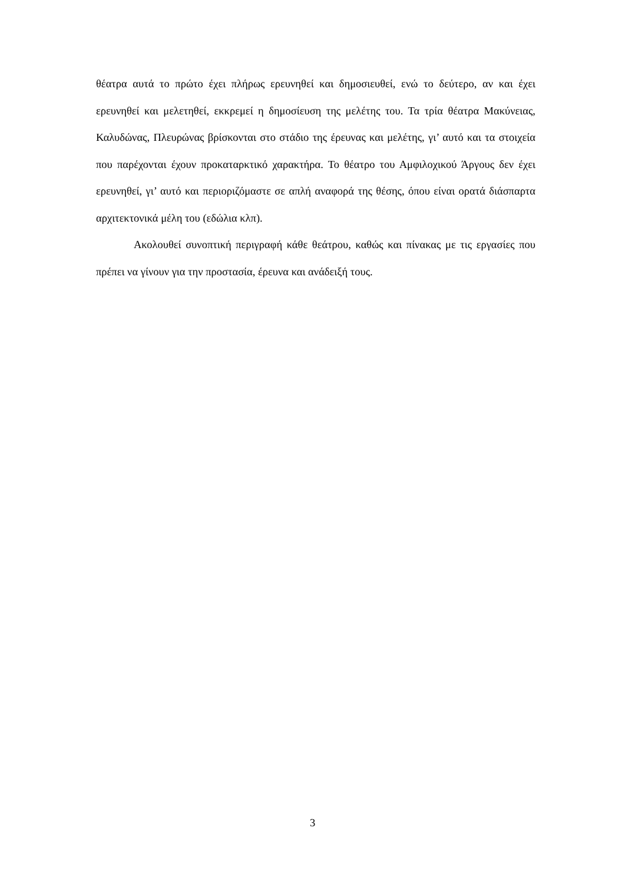θέατρα αυτά το πρώτο έχει πλήρως ερευνηθεί και δημοσιευθεί, ενώ το δεύτερο, αν και έχει ερευνηθεί και μελετηθεί, εκκρεμεί η δημοσίευση της μελέτης του. Τα τρία θέατρα Μακύνειας, Καλυδώνας, Πλευρώνας βρίσκονται στο στάδιο της έρευνας και μελέτης, γι’ αυτό και τα στοιχεία που παρέχονται έχουν προκαταρκτικό χαρακτήρα. Το θέατρο του Αμφιλοχικού Άργους δεν έχει ερευνηθεί, γι’ αυτό και περιοριζόμαστε σε απλή αναφορά της θέσης, όπου είναι ορατά διάσπαρτα αρχιτεκτονικά μέλη του (εδώλια κλπ).
Ακολουθεί συνοπτική περιγραφή κάθε θεάτρου, καθώς και πίνακας με τις εργασίες που πρέπει να γίνουν για την προστασία, έρευνα και ανάδειξή τους.
3